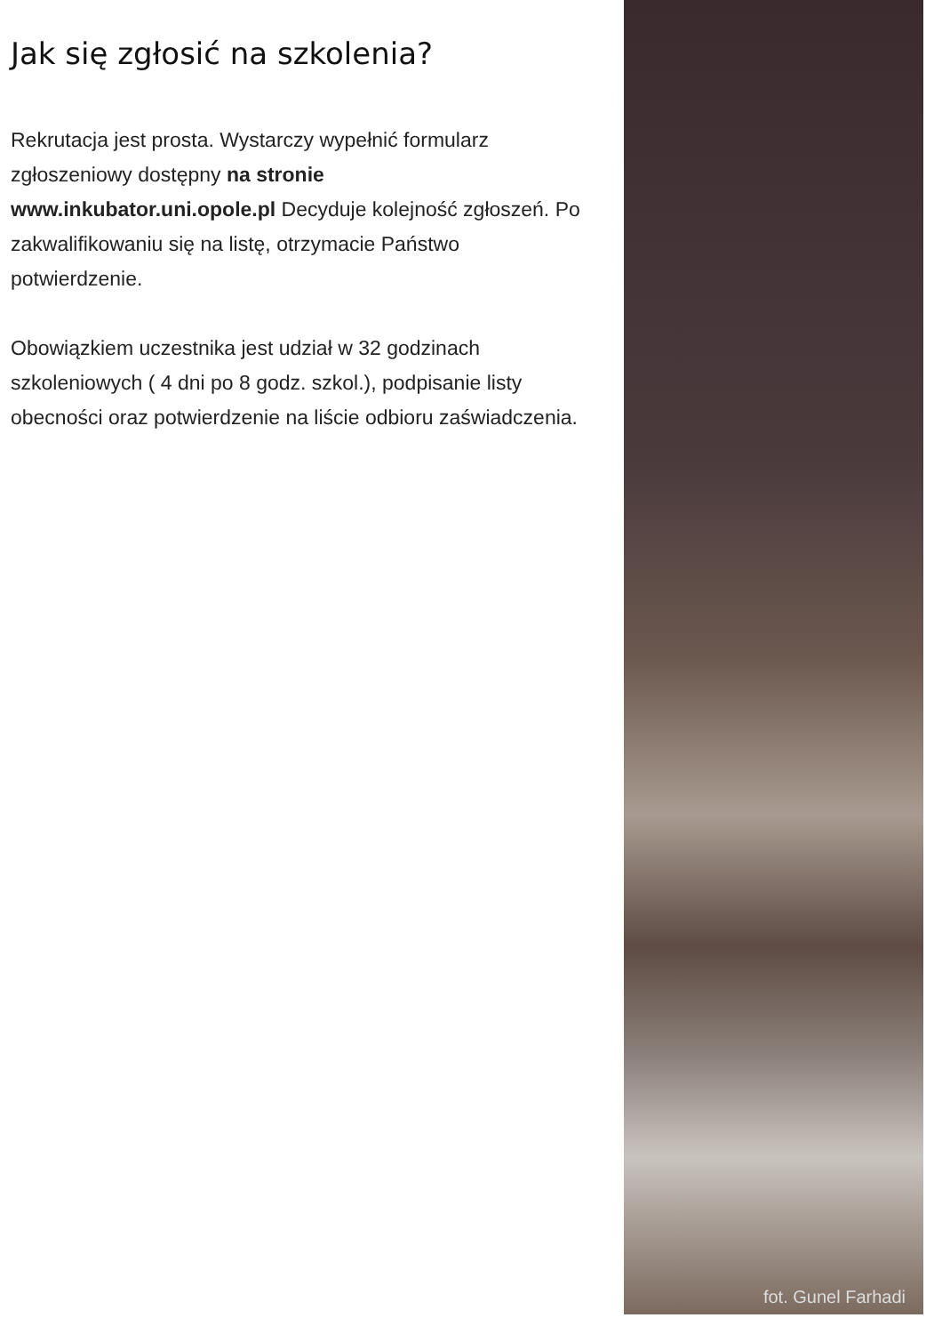Jak się zgłosić na szkolenia?
Rekrutacja jest prosta. Wystarczy wypełnić formularz zgłoszeniowy dostępny na stronie www.inkubator.uni.opole.pl Decyduje kolejność zgłoszeń. Po zakwalifikowaniu się na listę, otrzymacie Państwo potwierdzenie.
Obowiązkiem uczestnika jest udział w 32 godzinach szkoleniowych ( 4 dni po 8 godz. szkol.), podpisanie listy obecności oraz potwierdzenie na liście odbioru zaświadczenia.
fot. Gunel Farhadi